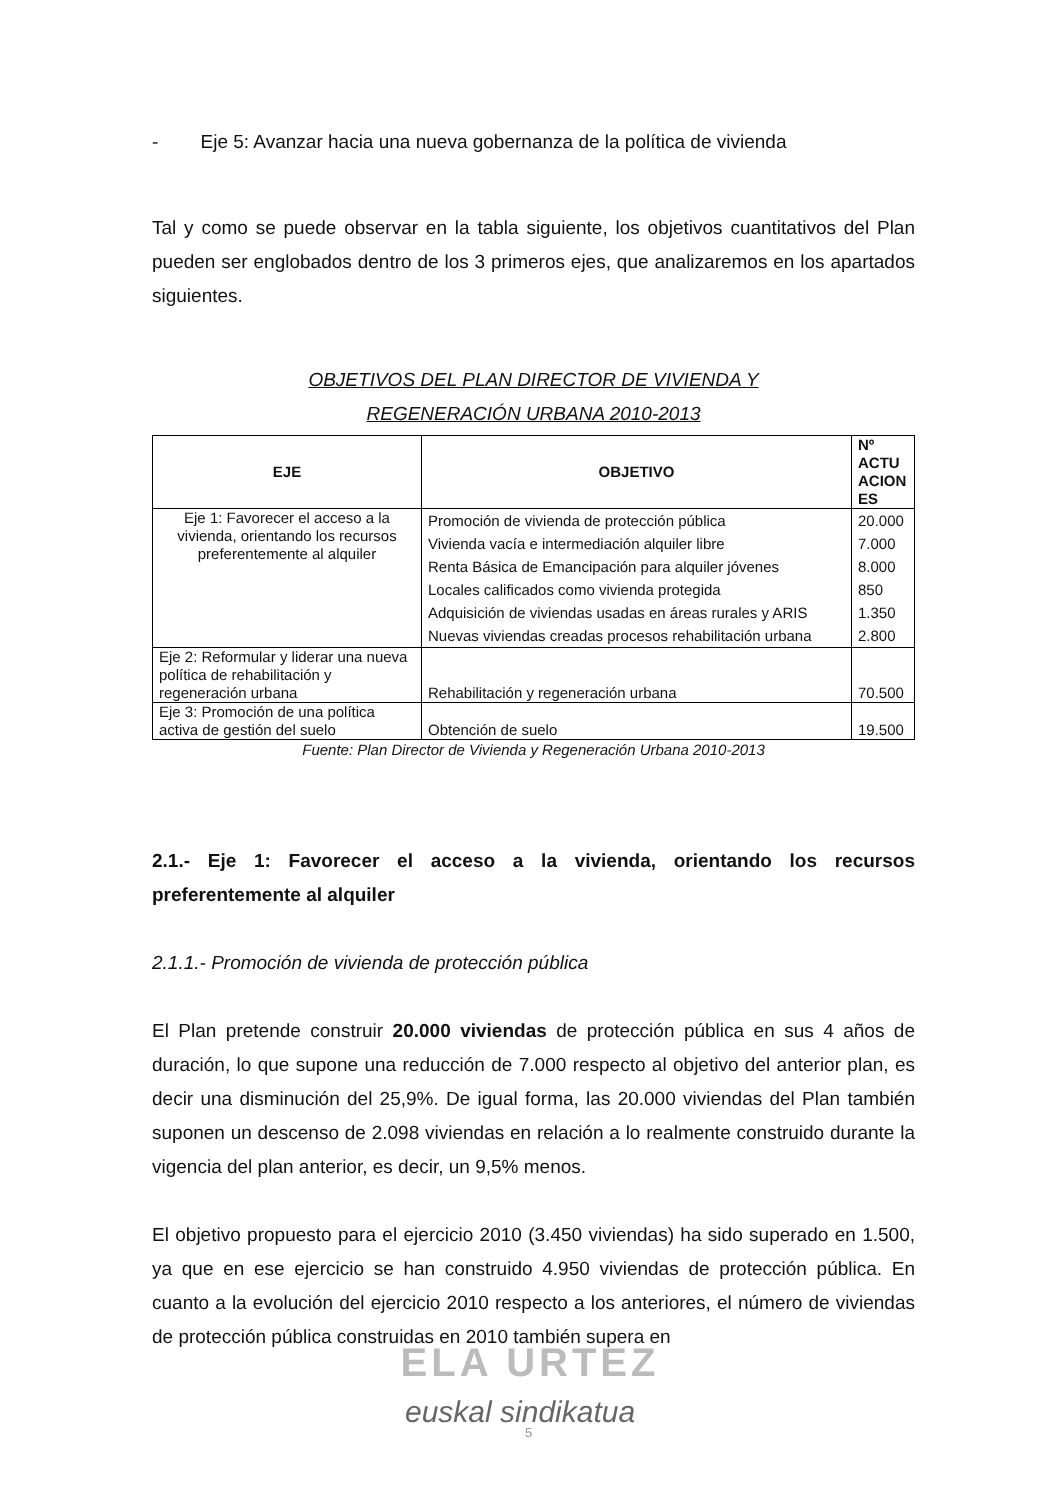- Eje 5: Avanzar hacia una nueva gobernanza de la política de vivienda
Tal y como se puede observar en la tabla siguiente, los objetivos cuantitativos del Plan pueden ser englobados dentro de los 3 primeros ejes, que analizaremos en los apartados siguientes.
OBJETIVOS DEL PLAN DIRECTOR DE VIVIENDA Y
REGENERACIÓN URBANA 2010-2013
| EJE | OBJETIVO | Nº ACTU ACION ES |
| --- | --- | --- |
| Eje 1: Favorecer el acceso a la vivienda, orientando los recursos preferentemente al alquiler | Promoción de vivienda de protección pública Vivienda vacía e intermediación alquiler libre Renta Básica de Emancipación para alquiler jóvenes Locales calificados como vivienda protegida Adquisición de viviendas usadas en áreas rurales y ARIS Nuevas viviendas creadas procesos rehabilitación urbana | 20.000 7.000 8.000 850 1.350 2.800 |
| Eje 2: Reformular y liderar una nueva política de rehabilitación y regeneración urbana | Rehabilitación y regeneración urbana | 70.500 |
| Eje 3: Promoción de una política activa de gestión del suelo | Obtención de suelo | 19.500 |
Fuente: Plan Director de Vivienda y Regeneración Urbana 2010-2013
2.1.- Eje 1: Favorecer el acceso a la vivienda, orientando los recursos preferentemente al alquiler
2.1.1.- Promoción de vivienda de protección pública
El Plan pretende construir 20.000 viviendas de protección pública en sus 4 años de duración, lo que supone una reducción de 7.000 respecto al objetivo del anterior plan, es decir una disminución del 25,9%. De igual forma, las 20.000 viviendas del Plan también suponen un descenso de 2.098 viviendas en relación a lo realmente construido durante la vigencia del plan anterior, es decir, un 9,5% menos.
El objetivo propuesto para el ejercicio 2010 (3.450 viviendas) ha sido superado en 1.500, ya que en ese ejercicio se han construido 4.950 viviendas de protección pública. En cuanto a la evolución del ejercicio 2010 respecto a los anteriores, el número de viviendas de protección pública construidas en 2010 también supera en
ELA URTEZ
euskal sindikatua
5